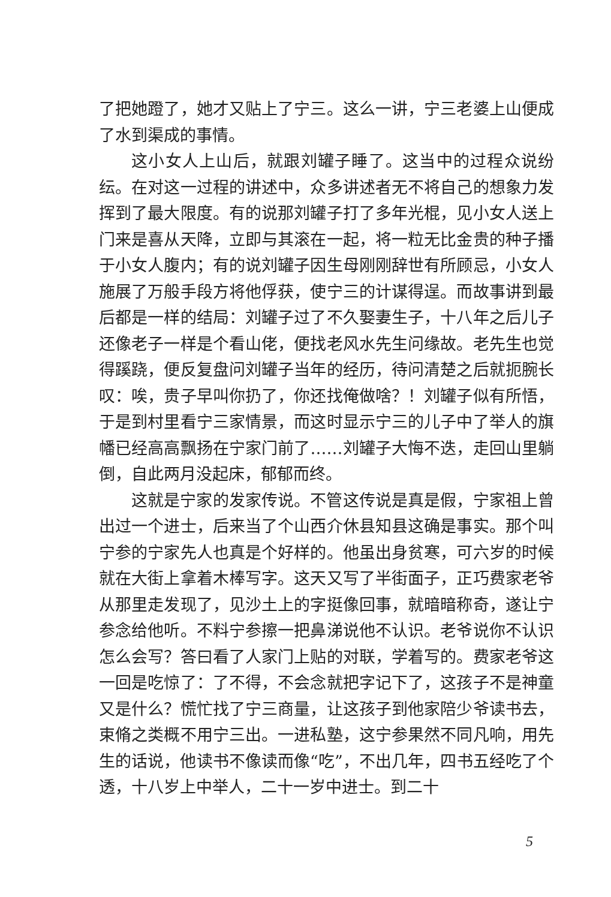了把她蹬了，她才又贴上了宁三。这么一讲，宁三老婆上山便成了水到渠成的事情。
这小女人上山后，就跟刘罐子睡了。这当中的过程众说纷纭。在对这一过程的讲述中，众多讲述者无不将自己的想象力发挥到了最大限度。有的说那刘罐子打了多年光棍，见小女人送上门来是喜从天降，立即与其滚在一起，将一粒无比金贵的种子播于小女人腹内；有的说刘罐子因生母刚刚辞世有所顾忌，小女人施展了万般手段方将他俘获，使宁三的计谋得逞。而故事讲到最后都是一样的结局：刘罐子过了不久娶妻生子，十八年之后儿子还像老子一样是个看山佬，便找老风水先生问缘故。老先生也觉得蹊跷，便反复盘问刘罐子当年的经历，待问清楚之后就扼腕长叹：唉，贵子早叫你扔了，你还找俺做啥？！刘罐子似有所悟，于是到村里看宁三家情景，而这时显示宁三的儿子中了举人的旗幡已经高高飘扬在宁家门前了……刘罐子大悔不迭，走回山里躺倒，自此两月没起床，郁郁而终。
这就是宁家的发家传说。不管这传说是真是假，宁家祖上曾出过一个进士，后来当了个山西介休县知县这确是事实。那个叫宁参的宁家先人也真是个好样的。他虽出身贫寒，可六岁的时候就在大街上拿着木棒写字。这天又写了半街面子，正巧费家老爷从那里走发现了，见沙土上的字挺像回事，就暗暗称奇，遂让宁参念给他听。不料宁参擦一把鼻涕说他不认识。老爷说你不认识怎么会写？答曰看了人家门上贴的对联，学着写的。费家老爷这一回是吃惊了：了不得，不会念就把字记下了，这孩子不是神童又是什么？慌忙找了宁三商量，让这孩子到他家陪少爷读书去，束脩之类概不用宁三出。一进私塾，这宁参果然不同凡响，用先生的话说，他读书不像读而像“吃”，不出几年，四书五经吃了个透，十八岁上中举人，二十一岁中进士。到二十
5